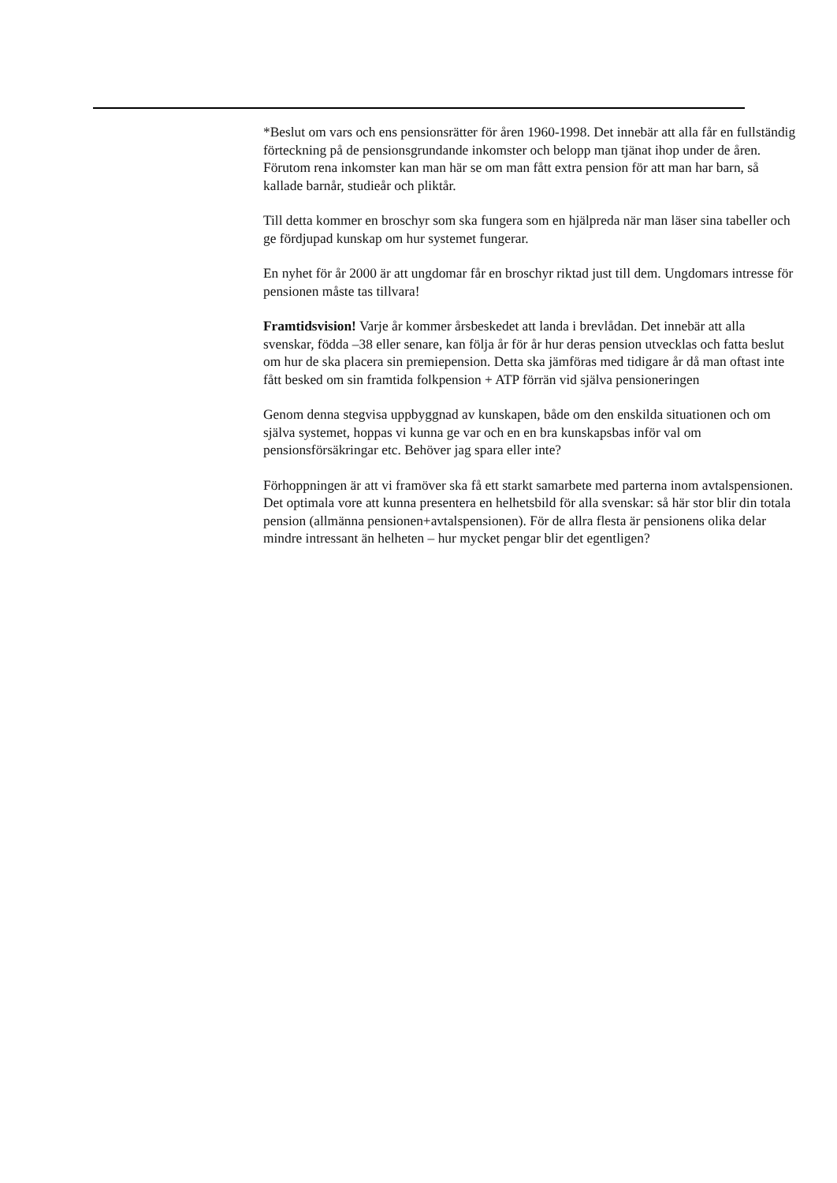*Beslut om vars och ens pensionsrätter för åren 1960-1998. Det innebär att alla får en fullständig förteckning på de pensionsgrundande inkomster och belopp man tjänat ihop under de åren. Förutom rena inkomster kan man här se om man fått extra pension för att man har barn, så kallade barnår, studieår och pliktår.
Till detta kommer en broschyr som ska fungera som en hjälpreda när man läser sina tabeller och ge fördjupad kunskap om hur systemet fungerar.
En nyhet för år 2000 är att ungdomar får en broschyr riktad just till dem. Ungdomars intresse för pensionen måste tas tillvara!
Framtidsvision! Varje år kommer årsbeskedet att landa i brevlådan. Det innebär att alla svenskar, födda –38 eller senare, kan följa år för år hur deras pension utvecklas och fatta beslut om hur de ska placera sin premiepension. Detta ska jämföras med tidigare år då man oftast inte fått besked om sin framtida folkpension + ATP förrän vid själva pensioneringen
Genom denna stegvisa uppbyggnad av kunskapen, både om den enskilda situationen och om själva systemet, hoppas vi kunna ge var och en en bra kunskapsbas inför val om pensionsförsäkringar etc. Behöver jag spara eller inte?
Förhoppningen är att vi framöver ska få ett starkt samarbete med parterna inom avtalspensionen. Det optimala vore att kunna presentera en helhetsbild för alla svenskar: så här stor blir din totala pension (allmänna pensionen+avtalspensionen). För de allra flesta är pensionens olika delar mindre intressant än helheten – hur mycket pengar blir det egentligen?